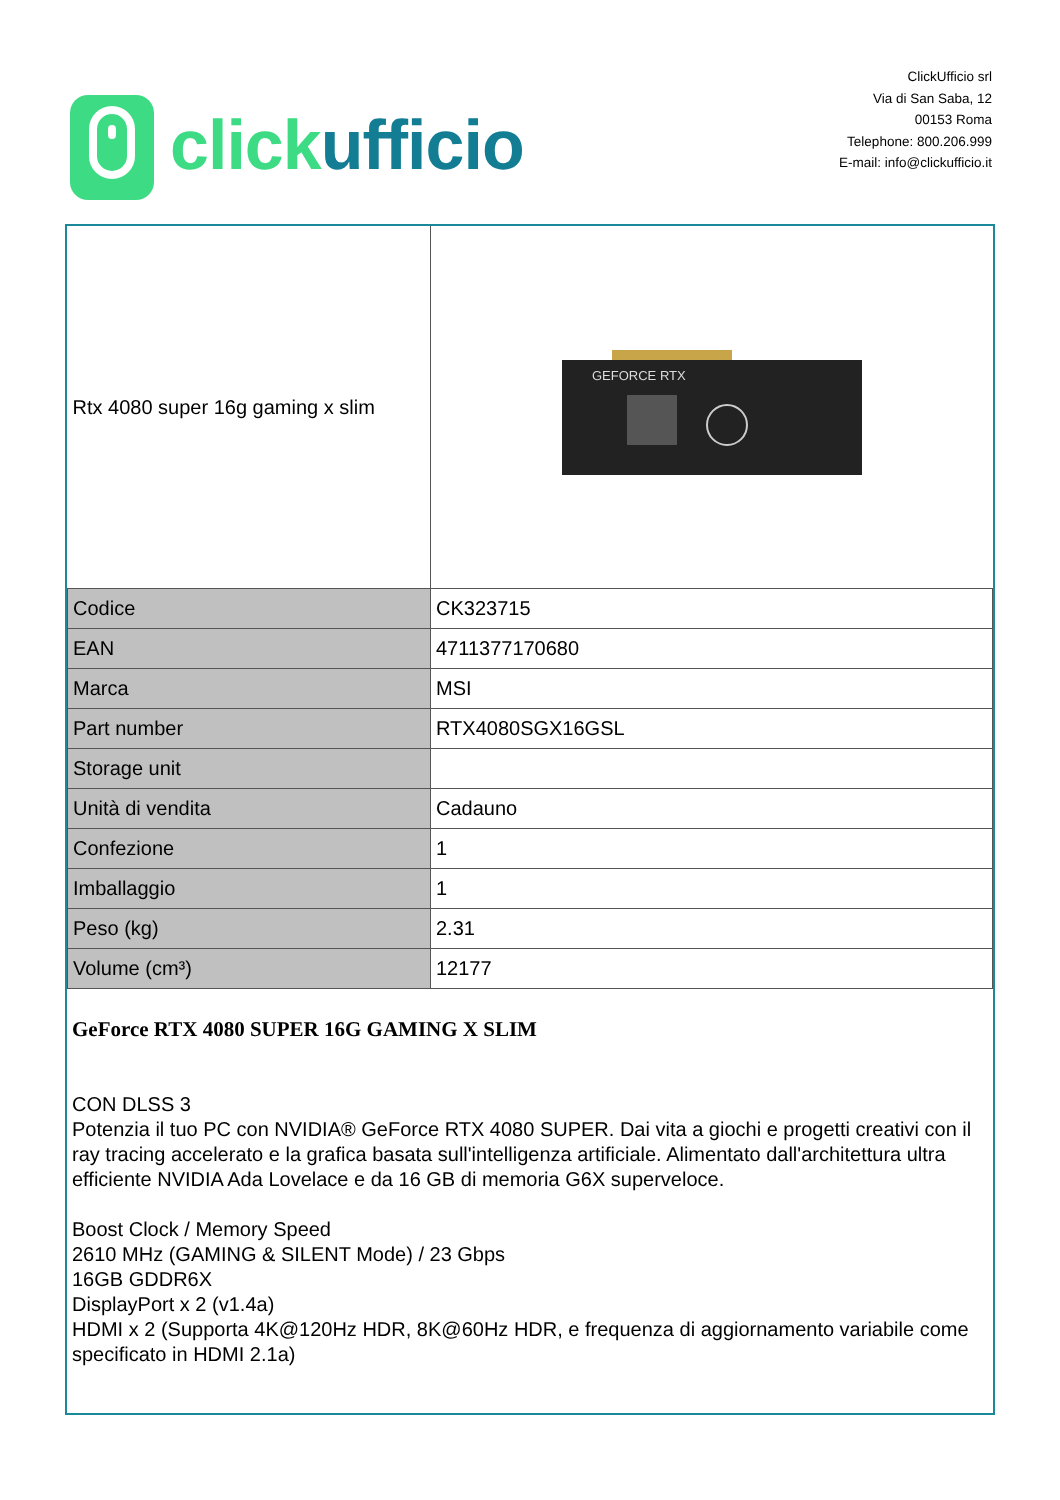click ufficio
ClickUfficio srl
Via di San Saba, 12
00153 Roma
Telephone: 800.206.999
E-mail: info@clickufficio.it
| Rtx 4080 super 16g gaming x slim | GEFORCE RTX |
| Codice | CK323715 |
| EAN | 4711377170680 |
| Marca | MSI |
| Part number | RTX4080SGX16GSL |
| Storage unit | |
| Unità di vendita | Cadauno |
| Confezione | 1 |
| Imballaggio | 1 |
| Peso (kg) | 2.31 |
| Volume (cm³) | 12177 |
GeForce RTX 4080 SUPER 16G GAMING X SLIM
CON DLSS 3
Potenzia il tuo PC con NVIDIA® GeForce RTX 4080 SUPER. Dai vita a giochi e progetti creativi con il ray tracing accelerato e la grafica basata sull'intelligenza artificiale. Alimentato dall'architettura ultra efficiente NVIDIA Ada Lovelace e da 16 GB di memoria G6X superveloce.
Boost Clock / Memory Speed
2610 MHz (GAMING & SILENT Mode) / 23 Gbps
16GB GDDR6X
DisplayPort x 2 (v1.4a)
HDMI x 2 (Supporta 4K@120Hz HDR, 8K@60Hz HDR, e frequenza di aggiornamento variabile come specificato in HDMI 2.1a)